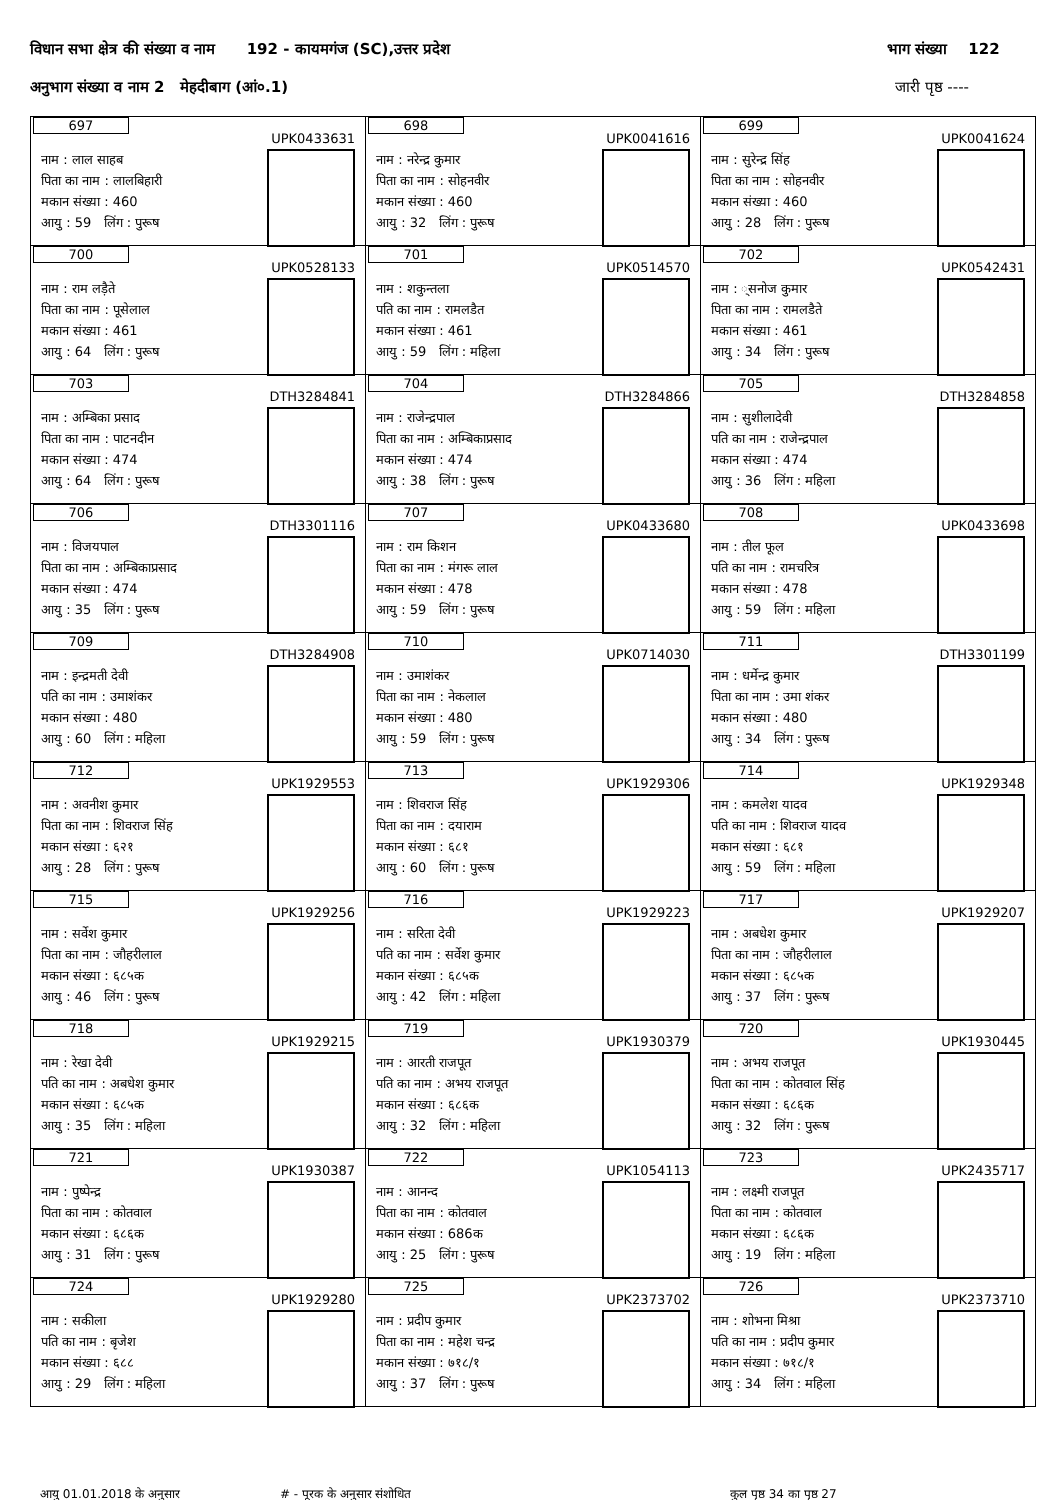विधान सभा क्षेत्र की संख्या व नाम 192 - कायमगंज (SC),उत्तर प्रदेश भाग संख्या 122
अनुभाग संख्या व नाम 2 मेहदीबाग (आं०.1) जारी पृष्ठ ----
| 697 UPK0433631 नाम : लाल साहब पिता का नाम : लालबिहारी मकान संख्या : 460 आयु : 59 लिंग : पुरूष | 698 UPK0041616 नाम : नरेन्द्र कुमार पिता का नाम : सोहनवीर मकान संख्या : 460 आयु : 32 लिंग : पुरूष | 699 UPK0041624 नाम : सुरेन्द्र सिंह पिता का नाम : सोहनवीर मकान संख्या : 460 आयु : 28 लिंग : पुरूष |
| 700 UPK0528133 नाम : राम लड़ैते पिता का नाम : पूसेलाल मकान संख्या : 461 आयु : 64 लिंग : पुरूष | 701 UPK0514570 नाम : शकुन्तला पति का नाम : रामलडैत मकान संख्या : 461 आयु : 59 लिंग : महिला | 702 UPK0542431 नाम : ्सनोज कुमार पिता का नाम : रामलडैते मकान संख्या : 461 आयु : 34 लिंग : पुरूष |
| 703 DTH3284841 नाम : अम्बिका प्रसाद पिता का नाम : पाटनदीन मकान संख्या : 474 आयु : 64 लिंग : पुरूष | 704 DTH3284866 नाम : राजेन्द्रपाल पिता का नाम : अम्बिकाप्रसाद मकान संख्या : 474 आयु : 38 लिंग : पुरूष | 705 DTH3284858 नाम : सुशीलादेवी पति का नाम : राजेन्द्रपाल मकान संख्या : 474 आयु : 36 लिंग : महिला |
| 706 DTH3301116 नाम : विजयपाल पिता का नाम : अम्बिकाप्रसाद मकान संख्या : 474 आयु : 35 लिंग : पुरूष | 707 UPK0433680 नाम : राम किशन पिता का नाम : मंगरू लाल मकान संख्या : 478 आयु : 59 लिंग : पुरूष | 708 UPK0433698 नाम : तील फूल पति का नाम : रामचरित्र मकान संख्या : 478 आयु : 59 लिंग : महिला |
| 709 DTH3284908 नाम : इन्द्रमती देवी पति का नाम : उमाशंकर मकान संख्या : 480 आयु : 60 लिंग : महिला | 710 UPK0714030 नाम : उमाशंकर पिता का नाम : नेकलाल मकान संख्या : 480 आयु : 59 लिंग : पुरूष | 711 DTH3301199 नाम : धर्मेन्द्र कुमार पिता का नाम : उमा शंकर मकान संख्या : 480 आयु : 34 लिंग : पुरूष |
| 712 UPK1929553 नाम : अवनीश कुमार पिता का नाम : शिवराज सिंह मकान संख्या : ६२१ आयु : 28 लिंग : पुरूष | 713 UPK1929306 नाम : शिवराज सिंह पिता का नाम : दयाराम मकान संख्या : ६८१ आयु : 60 लिंग : पुरूष | 714 UPK1929348 नाम : कमलेश यादव पति का नाम : शिवराज यादव मकान संख्या : ६८१ आयु : 59 लिंग : महिला |
| 715 UPK1929256 नाम : सर्वेश कुमार पिता का नाम : जौहरीलाल मकान संख्या : ६८५क आयु : 46 लिंग : पुरूष | 716 UPK1929223 नाम : सरिता देवी पति का नाम : सर्वेश कुमार मकान संख्या : ६८५क आयु : 42 लिंग : महिला | 717 UPK1929207 नाम : अबधेश कुमार पिता का नाम : जौहरीलाल मकान संख्या : ६८५क आयु : 37 लिंग : पुरूष |
| 718 UPK1929215 नाम : रेखा देवी पति का नाम : अबधेश कुमार मकान संख्या : ६८५क आयु : 35 लिंग : महिला | 719 UPK1930379 नाम : आरती राजपूत पति का नाम : अभय राजपूत मकान संख्या : ६८६क आयु : 32 लिंग : महिला | 720 UPK1930445 नाम : अभय राजपूत पिता का नाम : कोतवाल सिंह मकान संख्या : ६८६क आयु : 32 लिंग : पुरूष |
| 721 UPK1930387 नाम : पुष्पेन्द्र पिता का नाम : कोतवाल मकान संख्या : ६८६क आयु : 31 लिंग : पुरूष | 722 UPK1054113 नाम : आनन्द पिता का नाम : कोतवाल मकान संख्या : 686क आयु : 25 लिंग : पुरूष | 723 UPK2435717 नाम : लक्ष्मी राजपूत पिता का नाम : कोतवाल मकान संख्या : ६८६क आयु : 19 लिंग : महिला |
| 724 UPK1929280 नाम : सकीला पति का नाम : बृजेश मकान संख्या : ६८८ आयु : 29 लिंग : महिला | 725 UPK2373702 नाम : प्रदीप कुमार पिता का नाम : महेश चन्द्र मकान संख्या : ७१८/१ आयु : 37 लिंग : पुरूष | 726 UPK2373710 नाम : शोभना मिश्रा पति का नाम : प्रदीप कुमार मकान संख्या : ७१८/१ आयु : 34 लिंग : महिला |
आयु 01.01.2018 के अनुसार # - पूरक के अनुसार संशोधित कुल पृष्ठ 34 का पृष्ठ 27